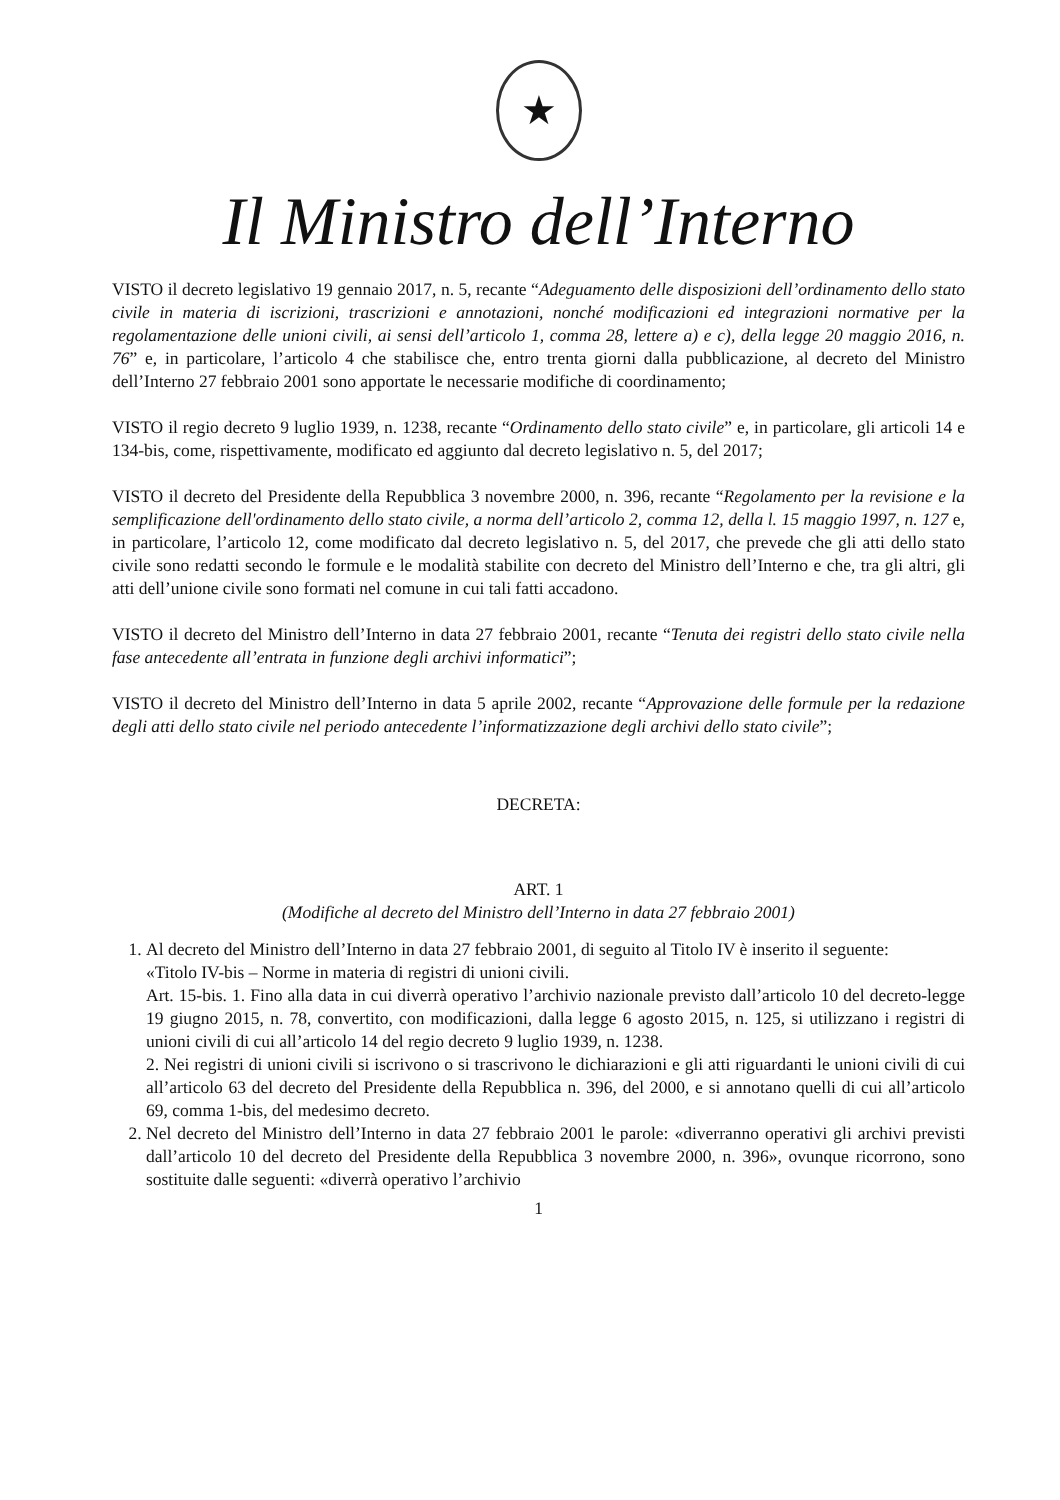★
Il Ministro dell’Interno
VISTO il decreto legislativo 19 gennaio 2017, n. 5, recante “Adeguamento delle disposizioni dell’ordinamento dello stato civile in materia di iscrizioni, trascrizioni e annotazioni, nonché modificazioni ed integrazioni normative per la regolamentazione delle unioni civili, ai sensi dell’articolo 1, comma 28, lettere a) e c), della legge 20 maggio 2016, n. 76” e, in particolare, l’articolo 4 che stabilisce che, entro trenta giorni dalla pubblicazione, al decreto del Ministro dell’Interno 27 febbraio 2001 sono apportate le necessarie modifiche di coordinamento;
VISTO il regio decreto 9 luglio 1939, n. 1238, recante “Ordinamento dello stato civile” e, in particolare, gli articoli 14 e 134-bis, come, rispettivamente, modificato ed aggiunto dal decreto legislativo n. 5, del 2017;
VISTO il decreto del Presidente della Repubblica 3 novembre 2000, n. 396, recante “Regolamento per la revisione e la semplificazione dell'ordinamento dello stato civile, a norma dell’articolo 2, comma 12, della l. 15 maggio 1997, n. 127 e, in particolare, l’articolo 12, come modificato dal decreto legislativo n. 5, del 2017, che prevede che gli atti dello stato civile sono redatti secondo le formule e le modalità stabilite con decreto del Ministro dell’Interno e che, tra gli altri, gli atti dell’unione civile sono formati nel comune in cui tali fatti accadono.
VISTO il decreto del Ministro dell’Interno in data 27 febbraio 2001, recante “Tenuta dei registri dello stato civile nella fase antecedente all’entrata in funzione degli archivi informatici”;
VISTO il decreto del Ministro dell’Interno in data 5 aprile 2002, recante “Approvazione delle formule per la redazione degli atti dello stato civile nel periodo antecedente l’informatizzazione degli archivi dello stato civile”;
DECRETA:
ART. 1
(Modifiche al decreto del Ministro dell’Interno in data 27 febbraio 2001)
1. Al decreto del Ministro dell’Interno in data 27 febbraio 2001, di seguito al Titolo IV è inserito il seguente:
«Titolo IV-bis – Norme in materia di registri di unioni civili.
Art. 15-bis. 1. Fino alla data in cui diverrà operativo l’archivio nazionale previsto dall’articolo 10 del decreto-legge 19 giugno 2015, n. 78, convertito, con modificazioni, dalla legge 6 agosto 2015, n. 125, si utilizzano i registri di unioni civili di cui all’articolo 14 del regio decreto 9 luglio 1939, n. 1238.
2. Nei registri di unioni civili si iscrivono o si trascrivono le dichiarazioni e gli atti riguardanti le unioni civili di cui all’articolo 63 del decreto del Presidente della Repubblica n. 396, del 2000, e si annotano quelli di cui all’articolo 69, comma 1-bis, del medesimo decreto.
2. Nel decreto del Ministro dell’Interno in data 27 febbraio 2001 le parole: «diverranno operativi gli archivi previsti dall’articolo 10 del decreto del Presidente della Repubblica 3 novembre 2000, n. 396», ovunque ricorrono, sono sostituite dalle seguenti: «diverrà operativo l’archivio
1